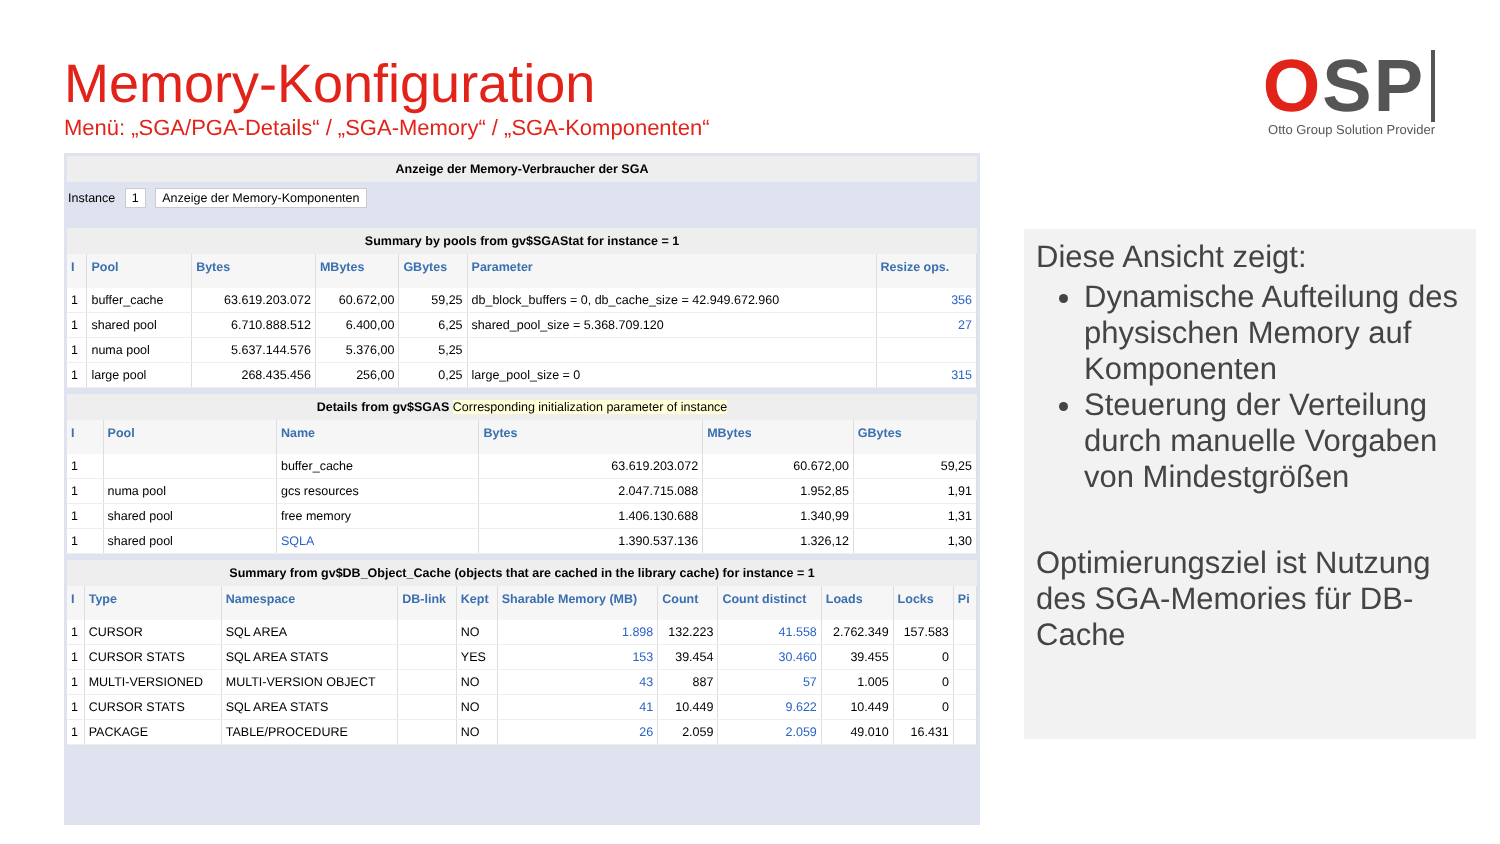Memory-Konfiguration
Menü: „SGA/PGA-Details“ / „SGA-Memory“ / „SGA-Komponenten“
OSP
Otto Group Solution Provider
Anzeige der Memory-Verbraucher der SGA
Instance 1 Anzeige der Memory-Komponenten
Summary by pools from gv$SGAStat for instance = 1
| I | Pool | Bytes | MBytes | GBytes | Parameter | Resize ops. |
| --- | --- | --- | --- | --- | --- | --- |
| 1 | buffer_cache | 63.619.203.072 | 60.672,00 | 59,25 | db_block_buffers = 0, db_cache_size = 42.949.672.960 | 356 |
| 1 | shared pool | 6.710.888.512 | 6.400,00 | 6,25 | shared_pool_size = 5.368.709.120 | 27 |
| 1 | numa pool | 5.637.144.576 | 5.376,00 | 5,25 | | |
| 1 | large pool | 268.435.456 | 256,00 | 0,25 | large_pool_size = 0 | 315 |
Details from gv$SGAS Corresponding initialization parameter of instance
| I | Pool | Name | Bytes | MBytes | GBytes |
| --- | --- | --- | --- | --- | --- |
| 1 | | buffer_cache | 63.619.203.072 | 60.672,00 | 59,25 |
| 1 | numa pool | gcs resources | 2.047.715.088 | 1.952,85 | 1,91 |
| 1 | shared pool | free memory | 1.406.130.688 | 1.340,99 | 1,31 |
| 1 | shared pool | SQLA | 1.390.537.136 | 1.326,12 | 1,30 |
Summary from gv$DB_Object_Cache (objects that are cached in the library cache) for instance = 1
| I | Type | Namespace | DB-link | Kept | Sharable Memory (MB) | Count | Count distinct | Loads | Locks | Pi |
| --- | --- | --- | --- | --- | --- | --- | --- | --- | --- | --- |
| 1 | CURSOR | SQL AREA | | NO | 1.898 | 132.223 | 41.558 | 2.762.349 | 157.583 | |
| 1 | CURSOR STATS | SQL AREA STATS | | YES | 153 | 39.454 | 30.460 | 39.455 | 0 | |
| 1 | MULTI-VERSIONED | MULTI-VERSION OBJECT | | NO | 43 | 887 | 57 | 1.005 | 0 | |
| 1 | CURSOR STATS | SQL AREA STATS | | NO | 41 | 10.449 | 9.622 | 10.449 | 0 | |
| 1 | PACKAGE | TABLE/PROCEDURE | | NO | 26 | 2.059 | 2.059 | 49.010 | 16.431 | |
Diese Ansicht zeigt:
Dynamische Aufteilung des physischen Memory auf Komponenten
Steuerung der Verteilung durch manuelle Vorgaben von Mindestgrößen
Optimierungsziel ist Nutzung des SGA-Memories für DB-Cache